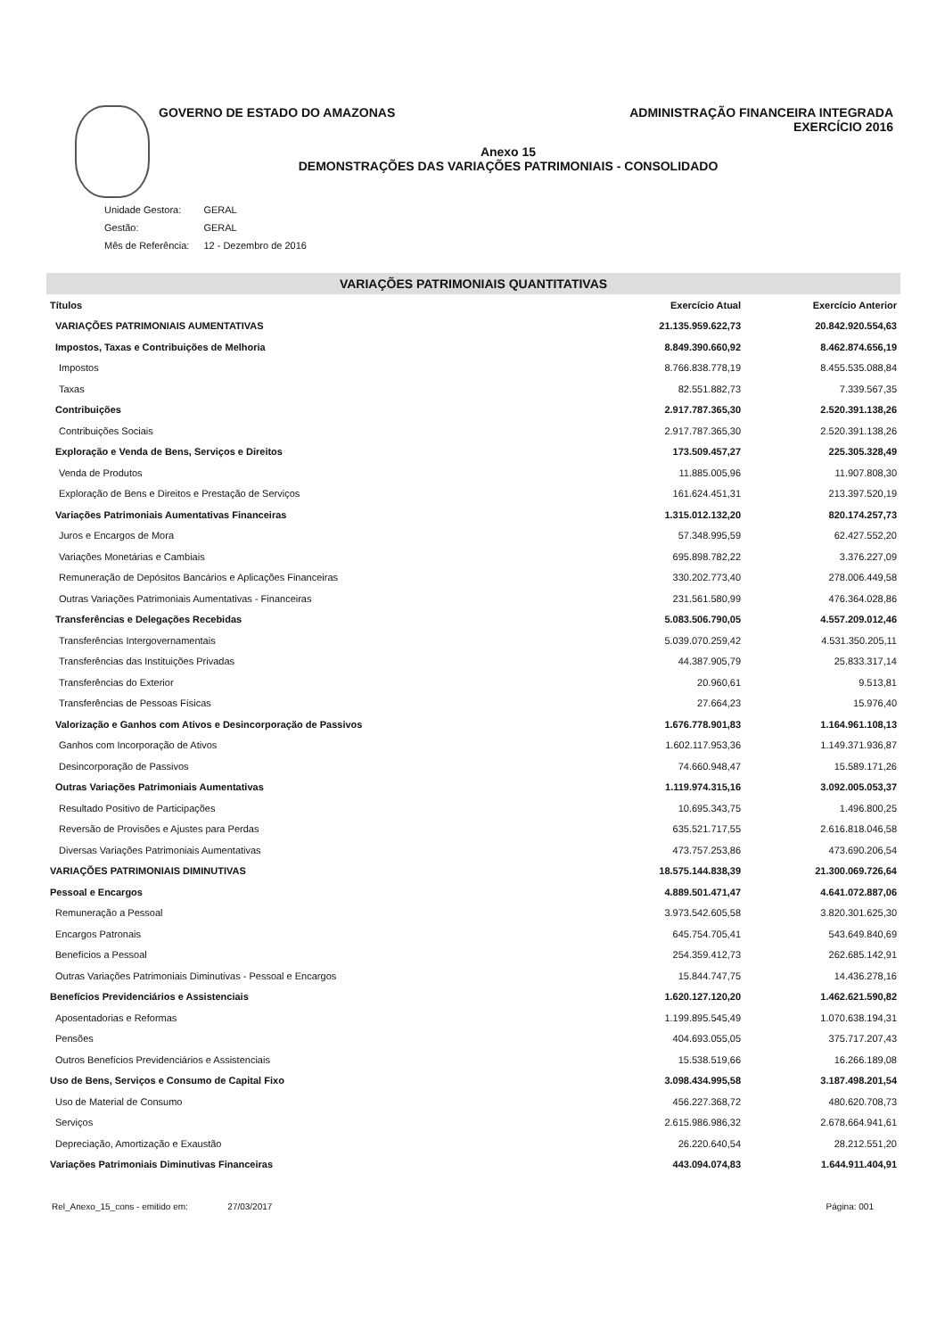GOVERNO DE ESTADO DO AMAZONAS ADMINISTRAÇÃO FINANCEIRA INTEGRADA
EXERCÍCIO 2016
Anexo 15
DEMONSTRAÇÕES DAS VARIAÇÕES PATRIMONIAIS - CONSOLIDADO
| Unidade Gestora: | GERAL |
| Gestão: | GERAL |
| Mês de Referência: | 12 - Dezembro de 2016 |
VARIAÇÕES PATRIMONIAIS QUANTITATIVAS
| Títulos | Exercício Atual | Exercício Anterior |
| --- | --- | --- |
| VARIAÇÕES PATRIMONIAIS AUMENTATIVAS | 21.135.959.622,73 | 20.842.920.554,63 |
| Impostos, Taxas e Contribuições de Melhoria | 8.849.390.660,92 | 8.462.874.656,19 |
| Impostos | 8.766.838.778,19 | 8.455.535.088,84 |
| Taxas | 82.551.882,73 | 7.339.567,35 |
| Contribuições | 2.917.787.365,30 | 2.520.391.138,26 |
| Contribuições Sociais | 2.917.787.365,30 | 2.520.391.138,26 |
| Exploração e Venda de Bens, Serviços e Direitos | 173.509.457,27 | 225.305.328,49 |
| Venda de Produtos | 11.885.005,96 | 11.907.808,30 |
| Exploração de Bens e Direitos e Prestação de Serviços | 161.624.451,31 | 213.397.520,19 |
| Variações Patrimoniais Aumentativas Financeiras | 1.315.012.132,20 | 820.174.257,73 |
| Juros e Encargos de Mora | 57.348.995,59 | 62.427.552,20 |
| Variações Monetárias e Cambiais | 695.898.782,22 | 3.376.227,09 |
| Remuneração de Depósitos Bancários e Aplicações Financeiras | 330.202.773,40 | 278.006.449,58 |
| Outras Variações Patrimoniais Aumentativas - Financeiras | 231.561.580,99 | 476.364.028,86 |
| Transferências e Delegações Recebidas | 5.083.506.790,05 | 4.557.209.012,46 |
| Transferências Intergovernamentais | 5.039.070.259,42 | 4.531.350.205,11 |
| Transferências das Instituições Privadas | 44.387.905,79 | 25.833.317,14 |
| Transferências do Exterior | 20.960,61 | 9.513,81 |
| Transferências de Pessoas Físicas | 27.664,23 | 15.976,40 |
| Valorização e Ganhos com Ativos e Desincorporação de Passivos | 1.676.778.901,83 | 1.164.961.108,13 |
| Ganhos com Incorporação de Ativos | 1.602.117.953,36 | 1.149.371.936,87 |
| Desincorporação de Passivos | 74.660.948,47 | 15.589.171,26 |
| Outras Variações Patrimoniais Aumentativas | 1.119.974.315,16 | 3.092.005.053,37 |
| Resultado Positivo de Participações | 10.695.343,75 | 1.496.800,25 |
| Reversão de Provisões e Ajustes para Perdas | 635.521.717,55 | 2.616.818.046,58 |
| Diversas Variações Patrimoniais Aumentativas | 473.757.253,86 | 473.690.206,54 |
| VARIAÇÕES PATRIMONIAIS DIMINUTIVAS | 18.575.144.838,39 | 21.300.069.726,64 |
| Pessoal e Encargos | 4.889.501.471,47 | 4.641.072.887,06 |
| Remuneração a Pessoal | 3.973.542.605,58 | 3.820.301.625,30 |
| Encargos Patronais | 645.754.705,41 | 543.649.840,69 |
| Benefícios a Pessoal | 254.359.412,73 | 262.685.142,91 |
| Outras Variações Patrimoniais Diminutivas - Pessoal e Encargos | 15.844.747,75 | 14.436.278,16 |
| Benefícios Previdenciários e Assistenciais | 1.620.127.120,20 | 1.462.621.590,82 |
| Aposentadorias e Reformas | 1.199.895.545,49 | 1.070.638.194,31 |
| Pensões | 404.693.055,05 | 375.717.207,43 |
| Outros Benefícios Previdenciários e Assistenciais | 15.538.519,66 | 16.266.189,08 |
| Uso de Bens, Serviços e Consumo de Capital Fixo | 3.098.434.995,58 | 3.187.498.201,54 |
| Uso de Material de Consumo | 456.227.368,72 | 480.620.708,73 |
| Serviços | 2.615.986.986,32 | 2.678.664.941,61 |
| Depreciação, Amortização e Exaustão | 26.220.640,54 | 28.212.551,20 |
| Variações Patrimoniais Diminutivas Financeiras | 443.094.074,83 | 1.644.911.404,91 |
Rel_Anexo_15_cons - emitido em: 27/03/2017 Página: 001